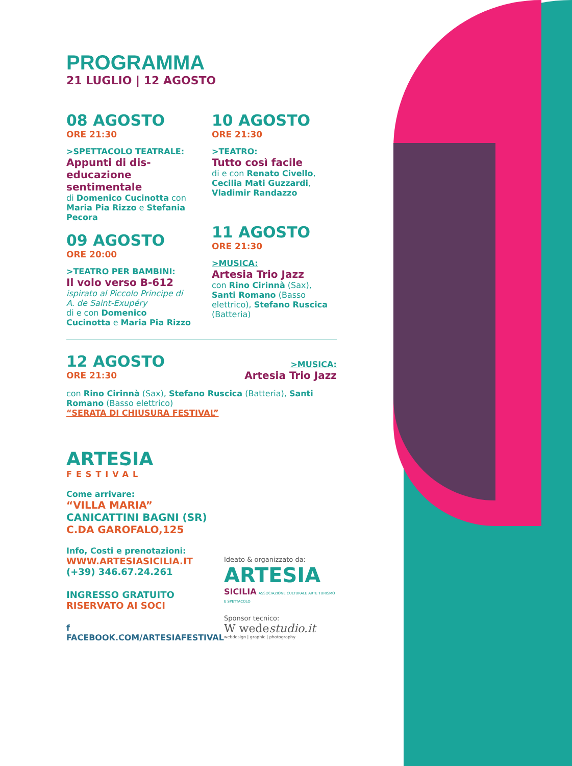PROGRAMMA
21 LUGLIO | 12 AGOSTO
08 AGOSTO
ORE 21:30
>SPETTACOLO TEATRALE:
Appunti di dis-educazione sentimentale
di Domenico Cucinotta con Maria Pia Rizzo e Stefania Pecora
09 AGOSTO
ORE 20:00
>TEATRO PER BAMBINI:
Il volo verso B-612
ispirato al Piccolo Principe di A. de Saint-Exupéry
di e con Domenico Cucinotta e Maria Pia Rizzo
10 AGOSTO
ORE 21:30
>TEATRO:
Tutto così facile
di e con Renato Civello, Cecilia Mati Guzzardi, Vladimir Randazzo
11 AGOSTO
ORE 21:30
>MUSICA:
Artesia Trio Jazz
con Rino Cirinnà (Sax), Santi Romano (Basso elettrico), Stefano Ruscica (Batteria)
12 AGOSTO
ORE 21:30
>MUSICA:
Artesia Trio Jazz
con Rino Cirinnà (Sax), Stefano Ruscica (Batteria), Santi Romano (Basso elettrico)
“SERATA DI CHIUSURA FESTIVAL”
ARTESIA
FESTIVAL
Come arrivare:
“VILLA MARIA”
CANICATTINI BAGNI (SR)
C.DA GAROFALO,125
Info, Costi e prenotazioni:
WWW.ARTESIASICILIA.IT
(+39) 346.67.24.261
INGRESSO GRATUITO
RISERVATO AI SOCI
f FACEBOOK.COM/ARTESIAFESTIVAL
Ideato & organizzato da:
ARTESIA
SICILIA ASSOCIAZIONE CULTURALE ARTE TURISMO E SPETTACOLO
Sponsor tecnico:
W wedestudio.it
webdesign | graphic | photography